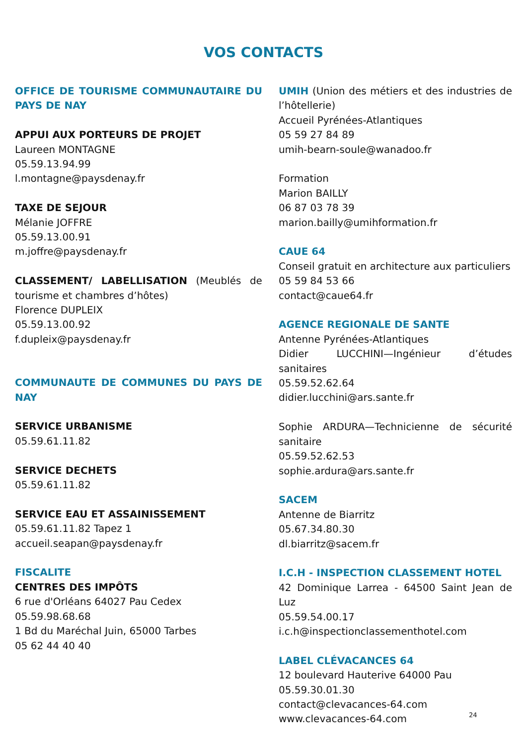VOS CONTACTS
OFFICE DE TOURISME COMMUNAUTAIRE DU PAYS DE NAY
APPUI AUX PORTEURS DE PROJET
Laureen MONTAGNE
05.59.13.94.99
l.montagne@paysdenay.fr
TAXE DE SEJOUR
Mélanie JOFFRE
05.59.13.00.91
m.joffre@paysdenay.fr
CLASSEMENT/ LABELLISATION (Meublés de tourisme et chambres d’hôtes)
Florence DUPLEIX
05.59.13.00.92
f.dupleix@paysdenay.fr
COMMUNAUTE DE COMMUNES DU PAYS DE NAY
SERVICE URBANISME
05.59.61.11.82
SERVICE DECHETS
05.59.61.11.82
SERVICE EAU ET ASSAINISSEMENT
05.59.61.11.82 Tapez 1
accueil.seapan@paysdenay.fr
FISCALITE
CENTRES DES IMPÔTS
6 rue d'Orléans 64027 Pau Cedex
05.59.98.68.68
1 Bd du Maréchal Juin, 65000 Tarbes
05 62 44 40 40
UMIH (Union des métiers et des industries de l’hôtellerie)
Accueil Pyrénées-Atlantiques
05 59 27 84 89
umih-bearn-soule@wanadoo.fr
Formation
Marion BAILLY
06 87 03 78 39
marion.bailly@umihformation.fr
CAUE 64
Conseil gratuit en architecture aux particuliers
05 59 84 53 66
contact@caue64.fr
AGENCE REGIONALE DE SANTE
Antenne Pyrénées-Atlantiques
Didier LUCCHINI—Ingénieur d’études sanitaires
05.59.52.62.64
didier.lucchini@ars.sante.fr
Sophie ARDURA—Technicienne de sécurité sanitaire
05.59.52.62.53
sophie.ardura@ars.sante.fr
SACEM
Antenne de Biarritz
05.67.34.80.30
dl.biarritz@sacem.fr
I.C.H - INSPECTION CLASSEMENT HOTEL
42 Dominique Larrea - 64500 Saint Jean de Luz
05.59.54.00.17
i.c.h@inspectionclassementhotel.com
LABEL CLÉVACANCES 64
12 boulevard Hauterive 64000 Pau
05.59.30.01.30
contact@clevacances-64.com
www.clevacances-64.com
24